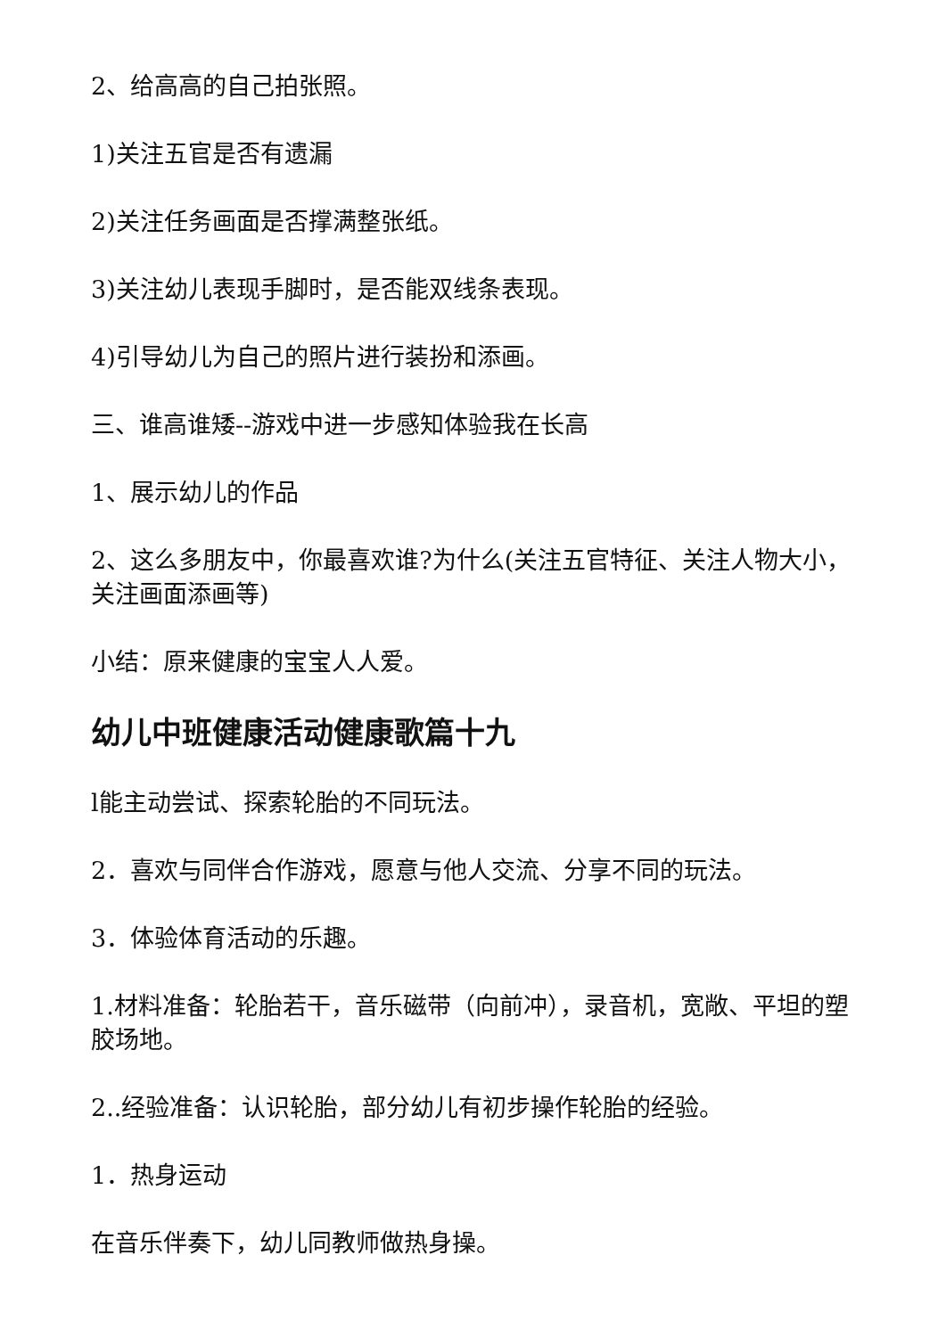2、给高高的自己拍张照。
1)关注五官是否有遗漏
2)关注任务画面是否撑满整张纸。
3)关注幼儿表现手脚时，是否能双线条表现。
4)引导幼儿为自己的照片进行装扮和添画。
三、谁高谁矮--游戏中进一步感知体验我在长高
1、展示幼儿的作品
2、这么多朋友中，你最喜欢谁?为什么(关注五官特征、关注人物大小，关注画面添画等)
小结：原来健康的宝宝人人爱。
幼儿中班健康活动健康歌篇十九
l能主动尝试、探索轮胎的不同玩法。
2．喜欢与同伴合作游戏，愿意与他人交流、分享不同的玩法。
3．体验体育活动的乐趣。
1.材料准备：轮胎若干，音乐磁带（向前冲），录音机，宽敞、平坦的塑胶场地。
2..经验准备：认识轮胎，部分幼儿有初步操作轮胎的经验。
1．热身运动
在音乐伴奏下，幼儿同教师做热身操。